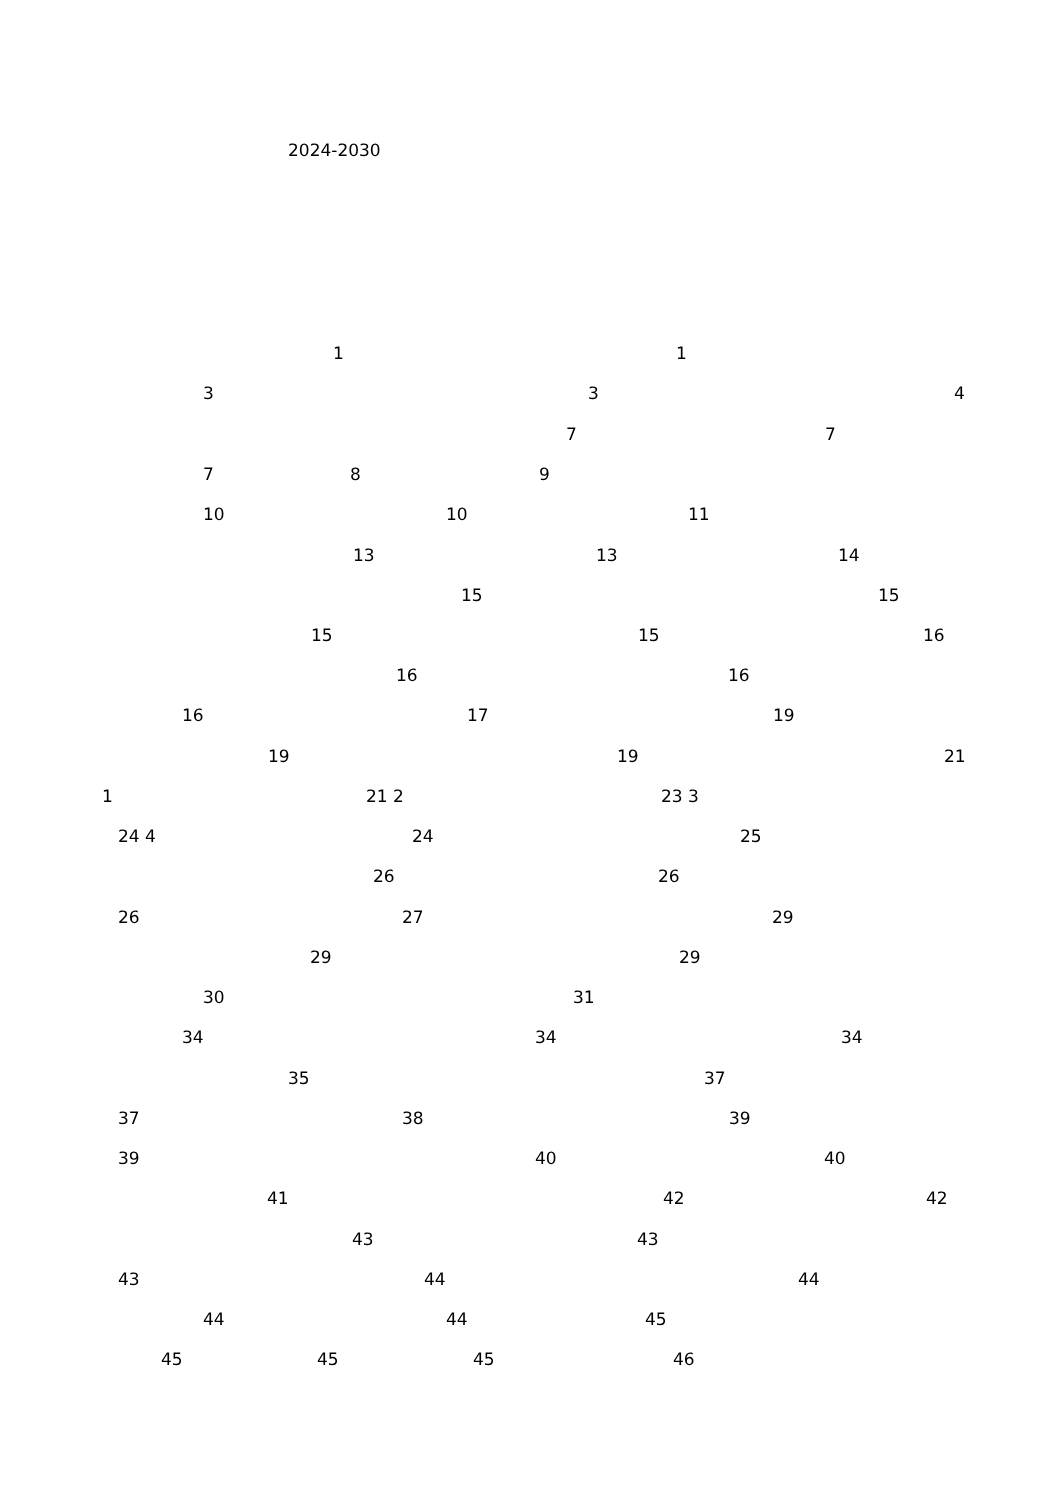2024-2030
1 1
3 3 4
7 7
7 8 9
10 10 11
13 13 14
15 15
15 15 16
16 16
16 17 19
19 19 21
1 21 2 23 3
24 4 24 25
26 26
26 27 29
29 29
30 31
34 34 34
35 37
37 38 39
39 40 40
41 42 42
43 43
43 44 44
44 44 45
45 45 45 46